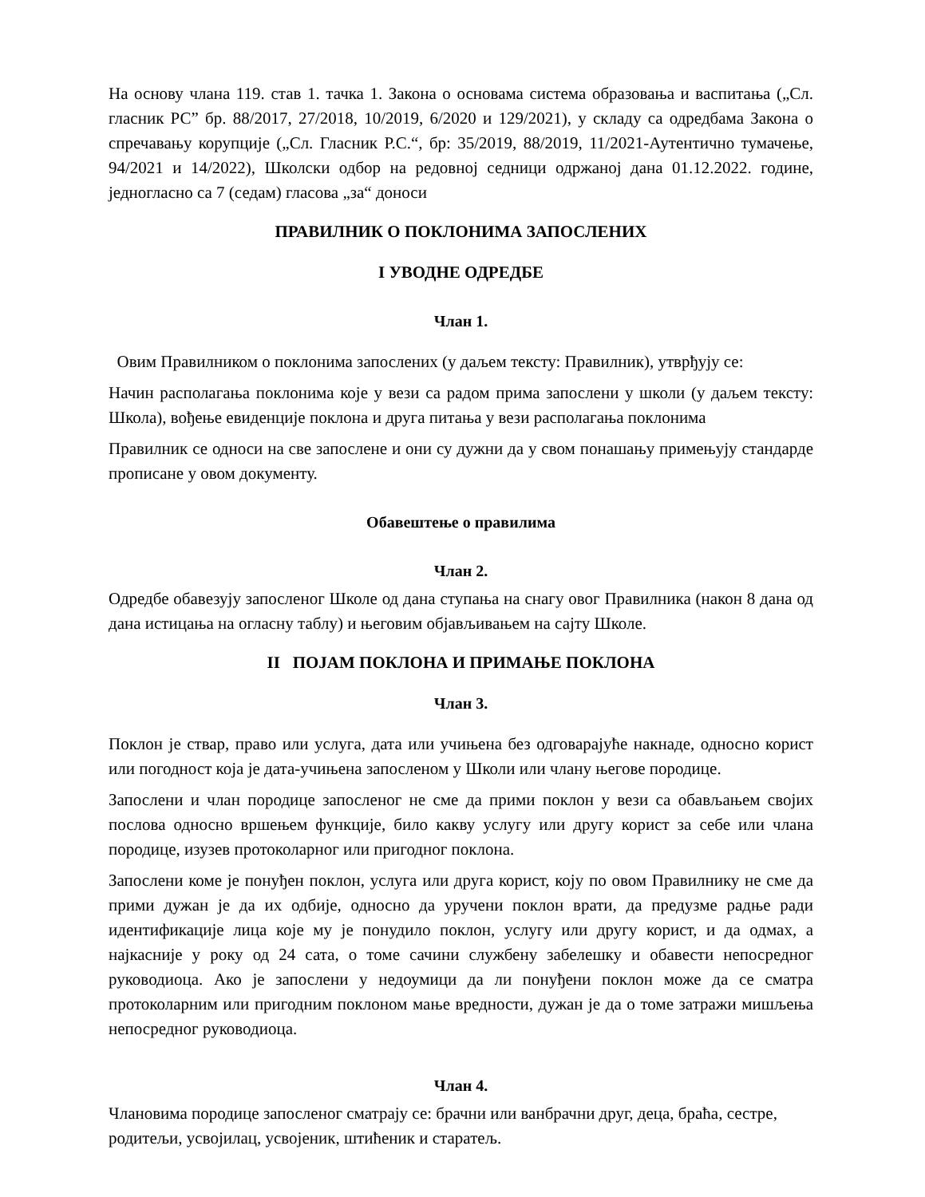На основу члана 119. став 1. тачка 1. Закона о основама система образовања и васпитања („Сл. гласник РС” бр. 88/2017, 27/2018, 10/2019, 6/2020 и 129/2021), у складу са одредбама Закона о спречавању корупције („Сл. Гласник Р.С.“, бр: 35/2019, 88/2019, 11/2021-Аутентично тумачење, 94/2021 и 14/2022), Школски одбор на редовној седници одржаној дана 01.12.2022. године, једногласно са 7 (седам) гласова „за“ доноси
ПРАВИЛНИК О ПОКЛОНИМА ЗАПОСЛЕНИХ
I УВОДНЕ ОДРЕДБЕ
Члан 1.
Овим Правилником о поклонима запослених (у даљем тексту: Правилник), утврђују се:
Начин располагања поклонима које у вези са радом прима запослени у школи (у даљем тексту: Школа), вођење евиденције поклона и друга питања у вези располагања поклонима
Правилник се односи на све запослене и они су дужни да у свом понашању примењују стандарде прописане у овом документу.
Обавештење о правилима
Члан 2.
Одредбе обавезују запосленог Школе од дана ступања на снагу овог Правилника (након 8 дана од дана истицања на огласну таблу) и његовим објављивањем на сајту Школе.
II ПОЈАМ ПОКЛОНА И ПРИМАЊЕ ПОКЛОНА
Члан 3.
Поклон је ствар, право или услуга, дата или учињена без одговарајуће накнаде, односно корист или погодност која је дата-учињена запосленом у Школи или члану његове породице.
Запослени и члан породице запосленог не сме да прими поклон у вези са обављањем својих послова односно вршењем функције, било какву услугу или другу корист за себе или члана породице, изузев протоколарног или пригодног поклона.
Запослени коме је понуђен поклон, услуга или друга корист, коју по овом Правилнику не сме да прими дужан је да их одбије, односно да уручени поклон врати, да предузме радње ради идентификације лица које му је понудило поклон, услугу или другу корист, и да одмах, а најкасније у року од 24 сата, о томе сачини службену забелешку и обавести непосредног руководиоца. Ако је запослени у недоумици да ли понуђени поклон може да се сматра протоколарним или пригодним поклоном мање вредности, дужан је да о томе затражи мишљења непосредног руководиоца.
Члан 4.
Члановима породице запосленог сматрају се: брачни или ванбрачни друг, деца, браћа, сестре, родитељи, усвојилац, усвојеник, штићеник и старатељ.